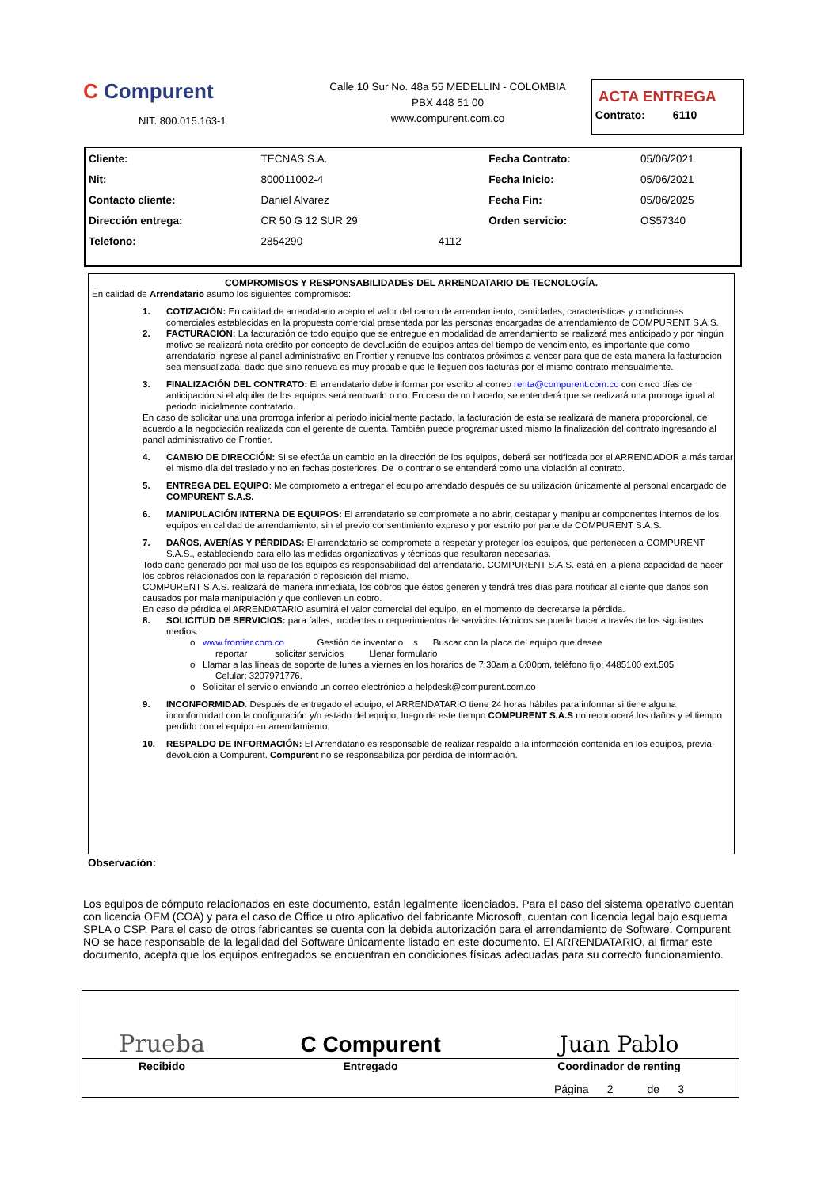C Compurent
NIT. 800.015.163-1
Calle 10 Sur No. 48a 55 MEDELLIN - COLOMBIA
PBX 448 51 00
www.compurent.com.co
ACTA ENTREGA
Contrato: 6110
| Cliente: | TECNAS S.A. | | Fecha Contrato: | 05/06/2021 |
| Nit: | 800011002-4 | | Fecha Inicio: | 05/06/2021 |
| Contacto cliente: | Daniel Alvarez | | Fecha Fin: | 05/06/2025 |
| Dirección entrega: | CR 50 G 12 SUR 29 | | Orden servicio: | OS57340 |
| Telefono: | 2854290 | 4112 | | |
COMPROMISOS Y RESPONSABILIDADES DEL ARRENDATARIO DE TECNOLOGÍA.
En calidad de Arrendatario asumo los siguientes compromisos:
1. COTIZACIÓN: En calidad de arrendatario acepto el valor del canon de arrendamiento, cantidades, características y condiciones comerciales establecidas en la propuesta comercial presentada por las personas encargadas de arrendamiento de COMPURENT S.A.S.
2. FACTURACIÓN: La facturación de todo equipo que se entregue en modalidad de arrendamiento se realizará mes anticipado y por ningún motivo se realizará nota crédito por concepto de devolución de equipos antes del tiempo de vencimiento, es importante que como arrendatario ingrese al panel administrativo en Frontier y renueve los contratos próximos a vencer para que de esta manera la facturacion sea mensualizada, dado que sino renueva es muy probable que le lleguen dos facturas por el mismo contrato mensualmente.
3. FINALIZACIÓN DEL CONTRATO: El arrendatario debe informar por escrito al correo renta@compurent.com.co con cinco días de anticipación si el alquiler de los equipos será renovado o no. En caso de no hacerlo, se entenderá que se realizará una prorroga igual al periodo inicialmente contratado.
En caso de solicitar una una prorroga inferior al periodo inicialmente pactado, la facturación de esta se realizará de manera proporcional, de acuerdo a la negociación realizada con el gerente de cuenta. También puede programar usted mismo la finalización del contrato ingresando al panel administrativo de Frontier.
4. CAMBIO DE DIRECCIÓN: Si se efectúa un cambio en la dirección de los equipos, deberá ser notificada por el ARRENDADOR a más tardar el mismo día del traslado y no en fechas posteriores. De lo contrario se entenderá como una violación al contrato.
5. ENTREGA DEL EQUIPO: Me comprometo a entregar el equipo arrendado después de su utilización únicamente al personal encargado de COMPURENT S.A.S.
6. MANIPULACIÓN INTERNA DE EQUIPOS: El arrendatario se compromete a no abrir, destapar y manipular componentes internos de los equipos en calidad de arrendamiento, sin el previo consentimiento expreso y por escrito por parte de COMPURENT S.A.S.
7. DAÑOS, AVERÍAS Y PÉRDIDAS: El arrendatario se compromete a respetar y proteger los equipos, que pertenecen a COMPURENT S.A.S., estableciendo para ello las medidas organizativas y técnicas que resultaran necesarias.
Todo daño generado por mal uso de los equipos es responsabilidad del arrendatario. COMPURENT S.A.S. está en la plena capacidad de hacer los cobros relacionados con la reparación o reposición del mismo.
COMPURENT S.A.S. realizará de manera inmediata, los cobros que éstos generen y tendrá tres días para notificar al cliente que daños son causados por mala manipulación y que conlleven un cobro.
En caso de pérdida el ARRENDATARIO asumirá el valor comercial del equipo, en el momento de decretarse la pérdida.
8. SOLICITUD DE SERVICIOS: para fallas, incidentes o requerimientos de servicios técnicos se puede hacer a través de los siguientes medios:
o www.frontier.com.co Gestión de inventario s Buscar con la placa del equipo que desee
reportar solicitar servicios Llenar formulario
o Llamar a las líneas de soporte de lunes a viernes en los horarios de 7:30am a 6:00pm, teléfono fijo: 4485100 ext.505
Celular: 3207971776.
o Solicitar el servicio enviando un correo electrónico a helpdesk@compurent.com.co
9. INCONFORMIDAD: Después de entregado el equipo, el ARRENDATARIO tiene 24 horas hábiles para informar si tiene alguna inconformidad con la configuración y/o estado del equipo; luego de este tiempo COMPURENT S.A.S no reconocerá los daños y el tiempo perdido con el equipo en arrendamiento.
10. RESPALDO DE INFORMACIÓN: El Arrendatario es responsable de realizar respaldo a la información contenida en los equipos, previa devolución a Compurent. Compurent no se responsabiliza por perdida de información.
Observación:
Los equipos de cómputo relacionados en este documento, están legalmente licenciados. Para el caso del sistema operativo cuentan con licencia OEM (COA) y para el caso de Office u otro aplicativo del fabricante Microsoft, cuentan con licencia legal bajo esquema SPLA o CSP. Para el caso de otros fabricantes se cuenta con la debida autorización para el arrendamiento de Software. Compurent NO se hace responsable de la legalidad del Software únicamente listado en este documento. El ARRENDATARIO, al firmar este documento, acepta que los equipos entregados se encuentran en condiciones físicas adecuadas para su correcto funcionamiento.
| Prueba | C Compurent | Juan Pablo |
| Recibido | Entregado | Coordinador de renting |
| | | Página 2 de 3 |